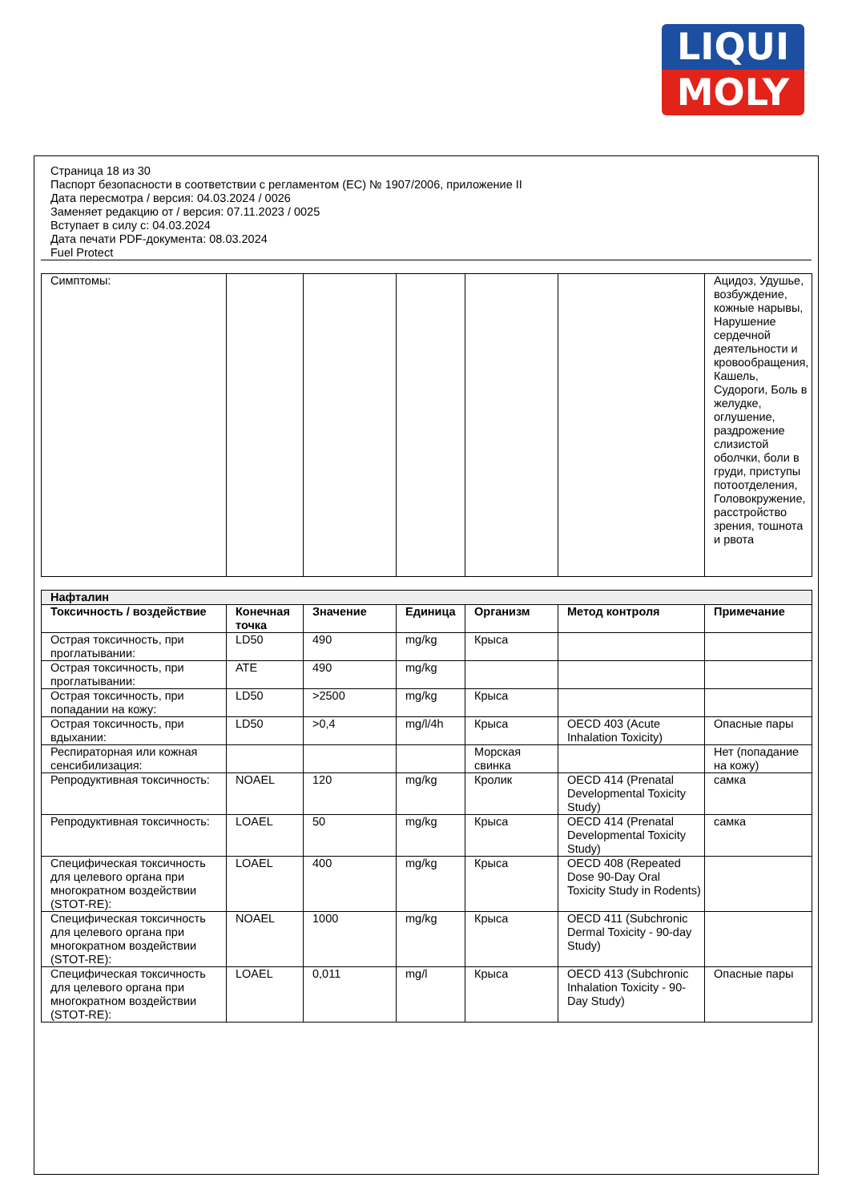LIQUI
MOLY
Страница 18 из 30
Паспорт безопасности в соответствии с регламентом (ЕС) № 1907/2006, приложение II
Дата пересмотра / версия: 04.03.2024 / 0026
Заменяет редакцию от / версия: 07.11.2023 / 0025
Вступает в силу с: 04.03.2024
Дата печати PDF-документа: 08.03.2024
Fuel Protect
| Симптомы: | | | | | | Ацидоз, Удушье, возбуждение, кожные нарывы, Нарушение сердечной деятельности и кровообращения, Кашель, Судороги, Боль в желудке, оглушение, раздрожение слизистой оболчки, боли в груди, приступы потоотделения, Головокружение, расстройство зрения, тошнота и рвота |
| Нафталин | | | | | | |
| Токсичность / воздействие | Конечная точка | Значение | Единица | Организм | Метод контроля | Примечание |
| Острая токсичность, при проглатывании: | LD50 | 490 | mg/kg | Крыса | | |
| Острая токсичность, при проглатывании: | ATE | 490 | mg/kg | | | |
| Острая токсичность, при попадании на кожу: | LD50 | >2500 | mg/kg | Крыса | | |
| Острая токсичность, при вдыхании: | LD50 | >0,4 | mg/l/4h | Крыса | OECD 403 (Acute Inhalation Toxicity) | Опасные пары |
| Респираторная или кожная сенсибилизация: | | | | Морская свинка | | Нет (попадание на кожу) |
| Репродуктивная токсичность: | NOAEL | 120 | mg/kg | Кролик | OECD 414 (Prenatal Developmental Toxicity Study) | самка |
| Репродуктивная токсичность: | LOAEL | 50 | mg/kg | Крыса | OECD 414 (Prenatal Developmental Toxicity Study) | самка |
| Специфическая токсичность для целевого органа при многократном воздействии (STOT-RE): | LOAEL | 400 | mg/kg | Крыса | OECD 408 (Repeated Dose 90-Day Oral Toxicity Study in Rodents) | |
| Специфическая токсичность для целевого органа при многократном воздействии (STOT-RE): | NOAEL | 1000 | mg/kg | Крыса | OECD 411 (Subchronic Dermal Toxicity - 90-day Study) | |
| Специфическая токсичность для целевого органа при многократном воздействии (STOT-RE): | LOAEL | 0,011 | mg/l | Крыса | OECD 413 (Subchronic Inhalation Toxicity - 90-Day Study) | Опасные пары |